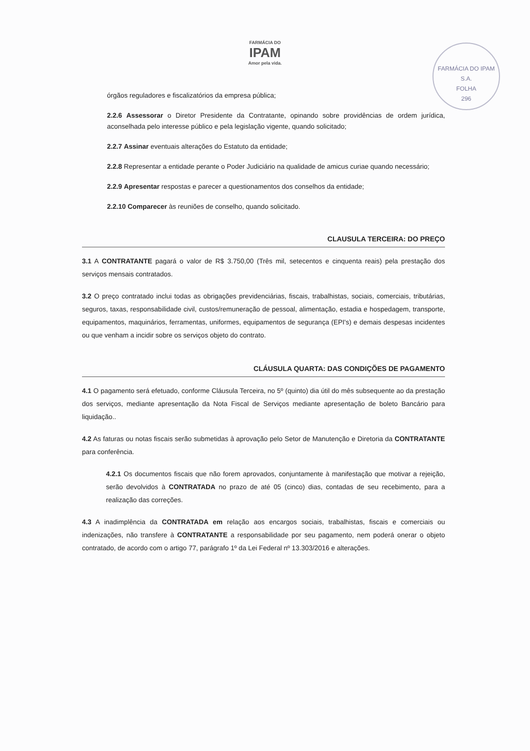FARMÁCIA DO
IPAM
Amor pela vida.
FARMÁCIA DO IPAM S.A.
FOLHA
296
órgãos reguladores e fiscalizatórios da empresa pública;
2.2.6 Assessorar o Diretor Presidente da Contratante, opinando sobre providências de ordem jurídica, aconselhada pelo interesse público e pela legislação vigente, quando solicitado;
2.2.7 Assinar eventuais alterações do Estatuto da entidade;
2.2.8 Representar a entidade perante o Poder Judiciário na qualidade de amicus curiae quando necessário;
2.2.9 Apresentar respostas e parecer a questionamentos dos conselhos da entidade;
2.2.10 Comparecer às reuniões de conselho, quando solicitado.
CLAUSULA TERCEIRA: DO PREÇO
3.1 A CONTRATANTE pagará o valor de R$ 3.750,00 (Três mil, setecentos e cinquenta reais) pela prestação dos serviços mensais contratados.
3.2 O preço contratado inclui todas as obrigações previdenciárias, fiscais, trabalhistas, sociais, comerciais, tributárias, seguros, taxas, responsabilidade civil, custos/remuneração de pessoal, alimentação, estadia e hospedagem, transporte, equipamentos, maquinários, ferramentas, uniformes, equipamentos de segurança (EPI's) e demais despesas incidentes ou que venham a incidir sobre os serviços objeto do contrato.
CLÁUSULA QUARTA: DAS CONDIÇÕES DE PAGAMENTO
4.1 O pagamento será efetuado, conforme Cláusula Terceira, no 5º (quinto) dia útil do mês subsequente ao da prestação dos serviços, mediante apresentação da Nota Fiscal de Serviços mediante apresentação de boleto Bancário para liquidação..
4.2 As faturas ou notas fiscais serão submetidas à aprovação pelo Setor de Manutenção e Diretoria da CONTRATANTE para conferência.
4.2.1 Os documentos fiscais que não forem aprovados, conjuntamente à manifestação que motivar a rejeição, serão devolvidos à CONTRATADA no prazo de até 05 (cinco) dias, contadas de seu recebimento, para a realização das correções.
4.3 A inadimplência da CONTRATADA em relação aos encargos sociais, trabalhistas, fiscais e comerciais ou indenizações, não transfere à CONTRATANTE a responsabilidade por seu pagamento, nem poderá onerar o objeto contratado, de acordo com o artigo 77, parágrafo 1º da Lei Federal nº 13.303/2016 e alterações.